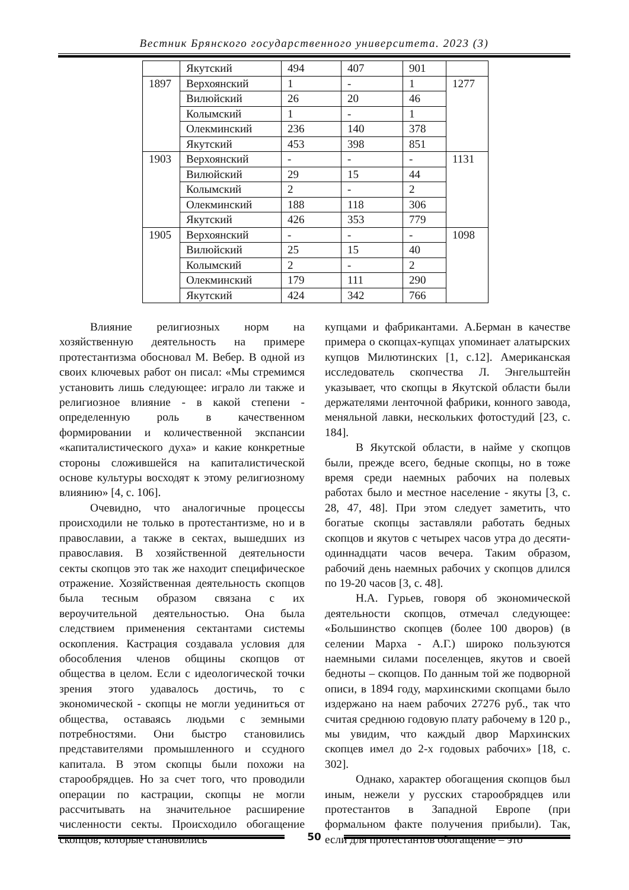Вестник Брянского государственного университета. 2023 (3)
| | Якутский | 494 | 407 | 901 | |
| 1897 | Верхоянский | 1 | - | 1 | 1277 |
| | Вилюйский | 26 | 20 | 46 | |
| | Колымский | 1 | - | 1 | |
| | Олекминский | 236 | 140 | 378 | |
| | Якутский | 453 | 398 | 851 | |
| 1903 | Верхоянский | - | - | - | 1131 |
| | Вилюйский | 29 | 15 | 44 | |
| | Колымский | 2 | - | 2 | |
| | Олекминский | 188 | 118 | 306 | |
| | Якутский | 426 | 353 | 779 | |
| 1905 | Верхоянский | - | - | - | 1098 |
| | Вилюйский | 25 | 15 | 40 | |
| | Колымский | 2 | - | 2 | |
| | Олекминский | 179 | 111 | 290 | |
| | Якутский | 424 | 342 | 766 | |
Влияние религиозных норм на хозяйственную деятельность на примере протестантизма обосновал М. Вебер. В одной из своих ключевых работ он писал: «Мы стремимся установить лишь следующее: играло ли также и религиозное влияние - в какой степени - определенную роль в качественном формировании и количественной экспансии «капиталистического духа» и какие конкретные стороны сложившейся на капиталистической основе культуры восходят к этому религиозному влиянию» [4, с. 106].
Очевидно, что аналогичные процессы происходили не только в протестантизме, но и в православии, а также в сектах, вышедших из православия. В хозяйственной деятельности секты скопцов это так же находит специфическое отражение. Хозяйственная деятельность скопцов была тесным образом связана с их вероучительной деятельностью. Она была следствием применения сектантами системы оскопления. Кастрация создавала условия для обособления членов общины скопцов от общества в целом. Если с идеологической точки зрения этого удавалось достичь, то с экономической - скопцы не могли уединиться от общества, оставаясь людьми с земными потребностями. Они быстро становились представителями промышленного и ссудного капитала. В этом скопцы были похожи на старообрядцев. Но за счет того, что проводили операции по кастрации, скопцы не могли рассчитывать на значительное расширение численности секты. Происходило обогащение скопцов, которые становились
купцами и фабрикантами. А.Берман в качестве примера о скопцах-купцах упоминает алатырских купцов Милютинских [1, с.12]. Американская исследователь скопчества Л. Энгельштейн указывает, что скопцы в Якутской области были держателями ленточной фабрики, конного завода, меняльной лавки, нескольких фотостудий [23, с. 184].
В Якутской области, в найме у скопцов были, прежде всего, бедные скопцы, но в тоже время среди наемных рабочих на полевых работах было и местное население - якуты [3, с. 28, 47, 48]. При этом следует заметить, что богатые скопцы заставляли работать бедных скопцов и якутов с четырех часов утра до десяти-одиннадцати часов вечера. Таким образом, рабочий день наемных рабочих у скопцов длился по 19-20 часов [3, с. 48].
Н.А. Гурьев, говоря об экономической деятельности скопцов, отмечал следующее: «Большинство скопцев (более 100 дворов) (в селении Марха - А.Г.) широко пользуются наемными силами поселенцев, якутов и своей бедноты – скопцов. По данным той же подворной описи, в 1894 году, мархинскими скопцами было издержано на наем рабочих 27276 руб., так что считая среднюю годовую плату рабочему в 120 р., мы увидим, что каждый двор Мархинских скопцев имел до 2-х годовых рабочих» [18, с. 302].
Однако, характер обогащения скопцов был иным, нежели у русских старообрядцев или протестантов в Западной Европе (при формальном факте получения прибыли). Так, если для протестантов обогащение – это
50